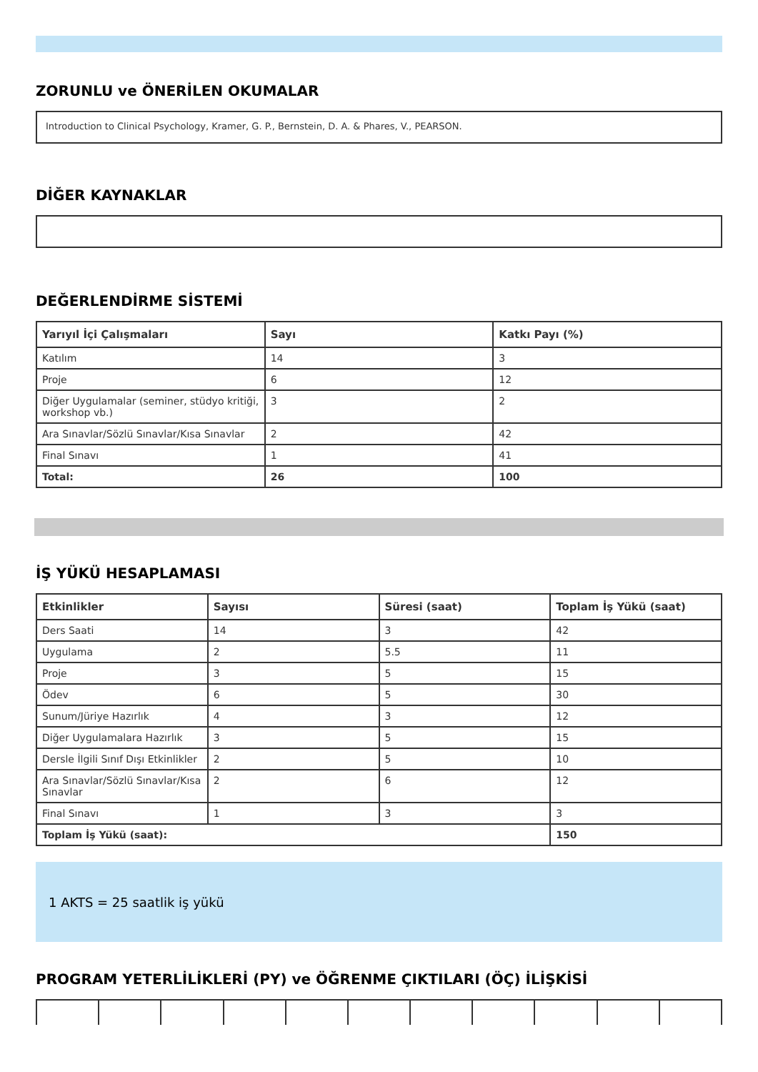ZORUNLU ve ÖNERİLEN OKUMALAR
Introduction to Clinical Psychology, Kramer, G. P., Bernstein, D. A. & Phares, V., PEARSON.
DİĞER KAYNAKLAR
DEĞERLENDİRME SİSTEMİ
| Yarıyıl İçi Çalışmaları | Sayı | Katkı Payı (%) |
| --- | --- | --- |
| Katılım | 14 | 3 |
| Proje | 6 | 12 |
| Diğer Uygulamalar (seminer, stüdyo kritiği, workshop vb.) | 3 | 2 |
| Ara Sınavlar/Sözlü Sınavlar/Kısa Sınavlar | 2 | 42 |
| Final Sınavı | 1 | 41 |
| Total: | 26 | 100 |
İŞ YÜKÜ HESAPLAMASI
| Etkinlikler | Sayısı | Süresi (saat) | Toplam İş Yükü (saat) |
| --- | --- | --- | --- |
| Ders Saati | 14 | 3 | 42 |
| Uygulama | 2 | 5.5 | 11 |
| Proje | 3 | 5 | 15 |
| Ödev | 6 | 5 | 30 |
| Sunum/Jüriye Hazırlık | 4 | 3 | 12 |
| Diğer Uygulamalara Hazırlık | 3 | 5 | 15 |
| Dersle İlgili Sınıf Dışı Etkinlikler | 2 | 5 | 10 |
| Ara Sınavlar/Sözlü Sınavlar/Kısa Sınavlar | 2 | 6 | 12 |
| Final Sınavı | 1 | 3 | 3 |
| Toplam İş Yükü (saat): | | | 150 |
1 AKTS = 25 saatlik iş yükü
PROGRAM YETERLİLİKLERİ (PY) ve ÖĞRENME ÇIKTILARI (ÖÇ) İLİŞKİSİ